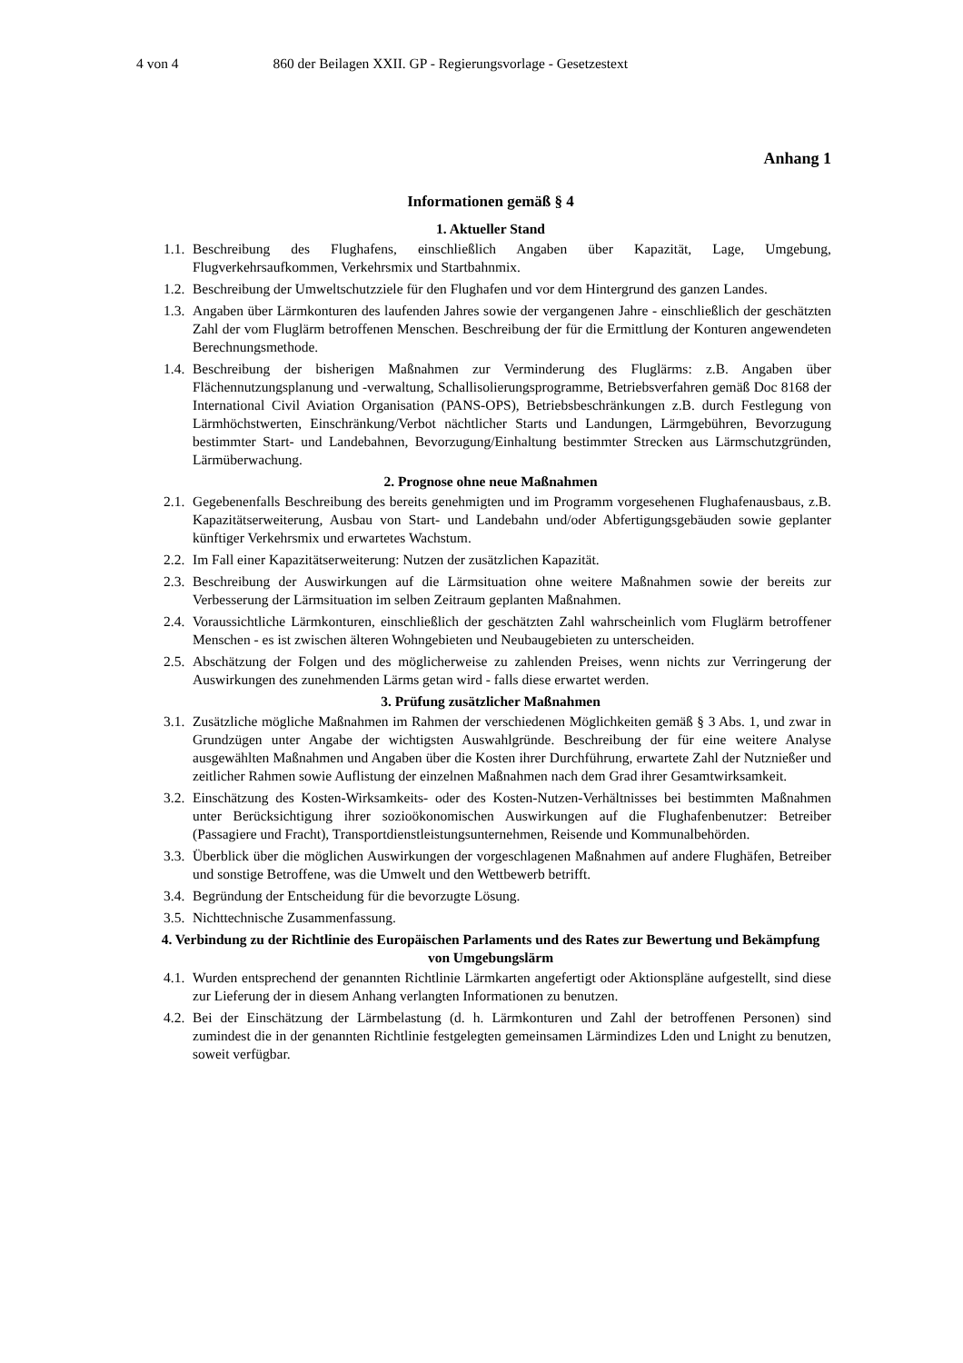4 von 4 860 der Beilagen XXII. GP - Regierungsvorlage - Gesetzestext
Anhang 1
Informationen gemäß § 4
1. Aktueller Stand
1.1. Beschreibung des Flughafens, einschließlich Angaben über Kapazität, Lage, Umgebung, Flugverkehrsaufkommen, Verkehrsmix und Startbahnmix.
1.2. Beschreibung der Umweltschutzziele für den Flughafen und vor dem Hintergrund des ganzen Landes.
1.3. Angaben über Lärmkonturen des laufenden Jahres sowie der vergangenen Jahre - einschließlich der geschätzten Zahl der vom Fluglärm betroffenen Menschen. Beschreibung der für die Ermittlung der Konturen angewendeten Berechnungsmethode.
1.4. Beschreibung der bisherigen Maßnahmen zur Verminderung des Fluglärms: z.B. Angaben über Flächennutzungsplanung und -verwaltung, Schallisolierungsprogramme, Betriebsverfahren gemäß Doc 8168 der International Civil Aviation Organisation (PANS-OPS), Betriebsbeschränkungen z.B. durch Festlegung von Lärmhöchstwerten, Einschränkung/Verbot nächtlicher Starts und Landungen, Lärmgebühren, Bevorzugung bestimmter Start- und Landebahnen, Bevorzugung/Einhaltung bestimmter Strecken aus Lärmschutzgründen, Lärmüberwachung.
2. Prognose ohne neue Maßnahmen
2.1. Gegebenenfalls Beschreibung des bereits genehmigten und im Programm vorgesehenen Flughafenausbaus, z.B. Kapazitätserweiterung, Ausbau von Start- und Landebahn und/oder Abfertigungsgebäuden sowie geplanter künftiger Verkehrsmix und erwartetes Wachstum.
2.2. Im Fall einer Kapazitätserweiterung: Nutzen der zusätzlichen Kapazität.
2.3. Beschreibung der Auswirkungen auf die Lärmsituation ohne weitere Maßnahmen sowie der bereits zur Verbesserung der Lärmsituation im selben Zeitraum geplanten Maßnahmen.
2.4. Voraussichtliche Lärmkonturen, einschließlich der geschätzten Zahl wahrscheinlich vom Fluglärm betroffener Menschen - es ist zwischen älteren Wohngebieten und Neubaugebieten zu unterscheiden.
2.5. Abschätzung der Folgen und des möglicherweise zu zahlenden Preises, wenn nichts zur Verringerung der Auswirkungen des zunehmenden Lärms getan wird - falls diese erwartet werden.
3. Prüfung zusätzlicher Maßnahmen
3.1. Zusätzliche mögliche Maßnahmen im Rahmen der verschiedenen Möglichkeiten gemäß § 3 Abs. 1, und zwar in Grundzügen unter Angabe der wichtigsten Auswahlgründe. Beschreibung der für eine weitere Analyse ausgewählten Maßnahmen und Angaben über die Kosten ihrer Durchführung, erwartete Zahl der Nutznießer und zeitlicher Rahmen sowie Auflistung der einzelnen Maßnahmen nach dem Grad ihrer Gesamtwirksamkeit.
3.2. Einschätzung des Kosten-Wirksamkeits- oder des Kosten-Nutzen-Verhältnisses bei bestimmten Maßnahmen unter Berücksichtigung ihrer sozioökonomischen Auswirkungen auf die Flughafenbenutzer: Betreiber (Passagiere und Fracht), Transportdienstleistungsunternehmen, Reisende und Kommunalbehörden.
3.3. Überblick über die möglichen Auswirkungen der vorgeschlagenen Maßnahmen auf andere Flughäfen, Betreiber und sonstige Betroffene, was die Umwelt und den Wettbewerb betrifft.
3.4. Begründung der Entscheidung für die bevorzugte Lösung.
3.5. Nichttechnische Zusammenfassung.
4. Verbindung zu der Richtlinie des Europäischen Parlaments und des Rates zur Bewertung und Bekämpfung von Umgebungslärm
4.1. Wurden entsprechend der genannten Richtlinie Lärmkarten angefertigt oder Aktionspläne aufgestellt, sind diese zur Lieferung der in diesem Anhang verlangten Informationen zu benutzen.
4.2. Bei der Einschätzung der Lärmbelastung (d. h. Lärmkonturen und Zahl der betroffenen Personen) sind zumindest die in der genannten Richtlinie festgelegten gemeinsamen Lärmindizes Lden und Lnight zu benutzen, soweit verfügbar.